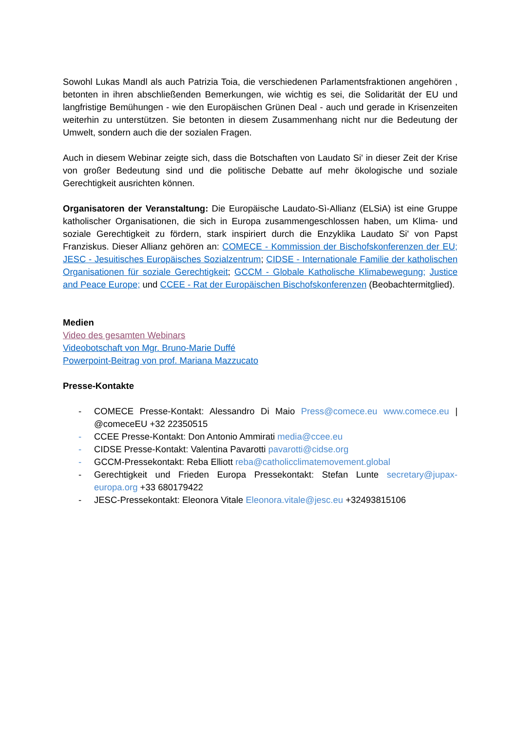Sowohl Lukas Mandl als auch Patrizia Toia, die verschiedenen Parlamentsfraktionen angehören , betonten in ihren abschließenden Bemerkungen, wie wichtig es sei, die Solidarität der EU und langfristige Bemühungen - wie den Europäischen Grünen Deal - auch und gerade in Krisenzeiten weiterhin zu unterstützen. Sie betonten in diesem Zusammenhang nicht nur die Bedeutung der Umwelt, sondern auch die der sozialen Fragen.
Auch in diesem Webinar zeigte sich, dass die Botschaften von Laudato Si' in dieser Zeit der Krise von großer Bedeutung sind und die politische Debatte auf mehr ökologische und soziale Gerechtigkeit ausrichten können.
Organisatoren der Veranstaltung: Die Europäische Laudato-Sì-Allianz (ELSiA) ist eine Gruppe katholischer Organisationen, die sich in Europa zusammengeschlossen haben, um Klima- und soziale Gerechtigkeit zu fördern, stark inspiriert durch die Enzyklika Laudato Si' von Papst Franziskus. Dieser Allianz gehören an: COMECE - Kommission der Bischofskonferenzen der EU; JESC - Jesuitisches Europäisches Sozialzentrum; CIDSE - Internationale Familie der katholischen Organisationen für soziale Gerechtigkeit; GCCM - Globale Katholische Klimabewegung; Justice and Peace Europe; und CCEE - Rat der Europäischen Bischofskonferenzen (Beobachtermitglied).
Medien
Video des gesamten Webinars
Videobotschaft von Mgr. Bruno-Marie Duffé
Powerpoint-Beitrag von prof. Mariana Mazzucato
Presse-Kontakte
- COMECE Presse-Kontakt: Alessandro Di Maio Press@comece.eu www.comece.eu | @comeceEU +32 22350515
- CCEE Presse-Kontakt: Don Antonio Ammirati media@ccee.eu
- CIDSE Presse-Kontakt: Valentina Pavarotti pavarotti@cidse.org
- GCCM-Pressekontakt: Reba Elliott reba@catholicclimatemovement.global
- Gerechtigkeit und Frieden Europa Pressekontakt: Stefan Lunte secretary@jupax-europa.org +33 680179422
- JESC-Pressekontakt: Eleonora Vitale Eleonora.vitale@jesc.eu +32493815106